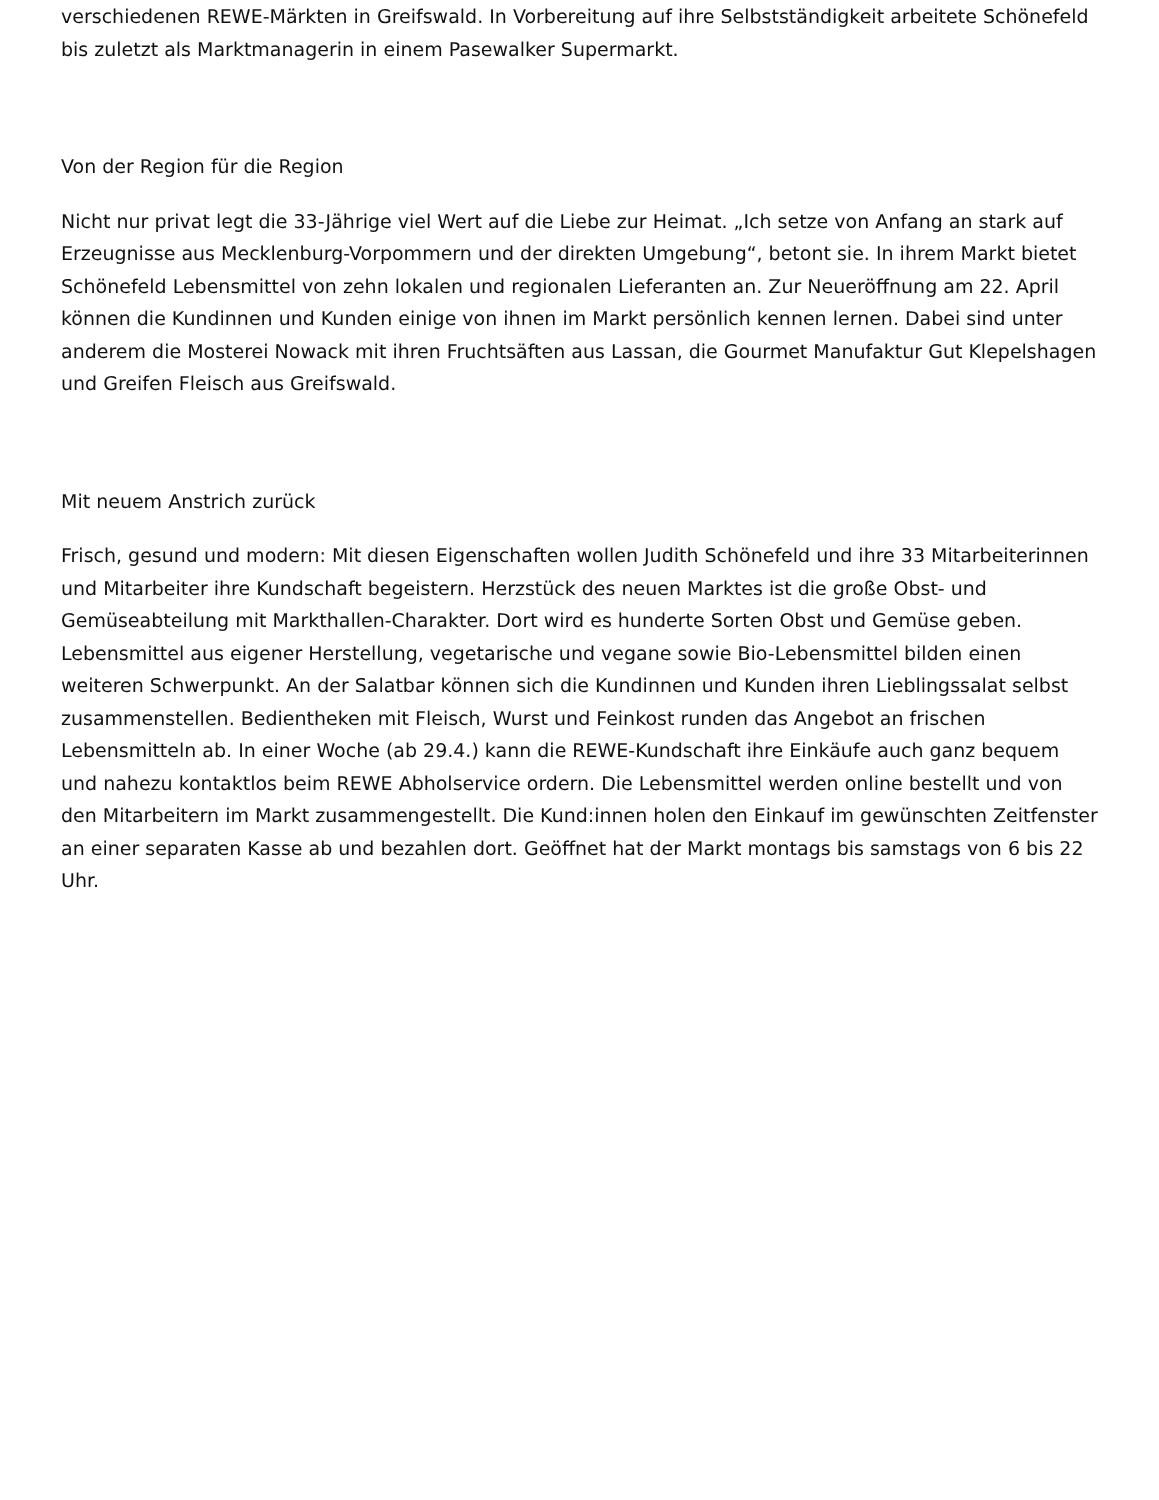verschiedenen REWE-Märkten in Greifswald. In Vorbereitung auf ihre Selbstständigkeit arbeitete Schönefeld bis zuletzt als Marktmanagerin in einem Pasewalker Supermarkt.
Von der Region für die Region
Nicht nur privat legt die 33-Jährige viel Wert auf die Liebe zur Heimat. „Ich setze von Anfang an stark auf Erzeugnisse aus Mecklenburg-Vorpommern und der direkten Umgebung“, betont sie. In ihrem Markt bietet Schönefeld Lebensmittel von zehn lokalen und regionalen Lieferanten an. Zur Neueröffnung am 22. April können die Kundinnen und Kunden einige von ihnen im Markt persönlich kennen lernen. Dabei sind unter anderem die Mosterei Nowack mit ihren Fruchtsäften aus Lassan, die Gourmet Manufaktur Gut Klepelshagen und Greifen Fleisch aus Greifswald.
Mit neuem Anstrich zurück
Frisch, gesund und modern: Mit diesen Eigenschaften wollen Judith Schönefeld und ihre 33 Mitarbeiterinnen und Mitarbeiter ihre Kundschaft begeistern. Herzstück des neuen Marktes ist die große Obst- und Gemüseabteilung mit Markthallen-Charakter. Dort wird es hunderte Sorten Obst und Gemüse geben. Lebensmittel aus eigener Herstellung, vegetarische und vegane sowie Bio-Lebensmittel bilden einen weiteren Schwerpunkt. An der Salatbar können sich die Kundinnen und Kunden ihren Lieblingssalat selbst zusammenstellen. Bedientheken mit Fleisch, Wurst und Feinkost runden das Angebot an frischen Lebensmitteln ab. In einer Woche (ab 29.4.) kann die REWE-Kundschaft ihre Einkäufe auch ganz bequem und nahezu kontaktlos beim REWE Abholservice ordern. Die Lebensmittel werden online bestellt und von den Mitarbeitern im Markt zusammengestellt. Die Kund:innen holen den Einkauf im gewünschten Zeitfenster an einer separaten Kasse ab und bezahlen dort. Geöffnet hat der Markt montags bis samstags von 6 bis 22 Uhr.